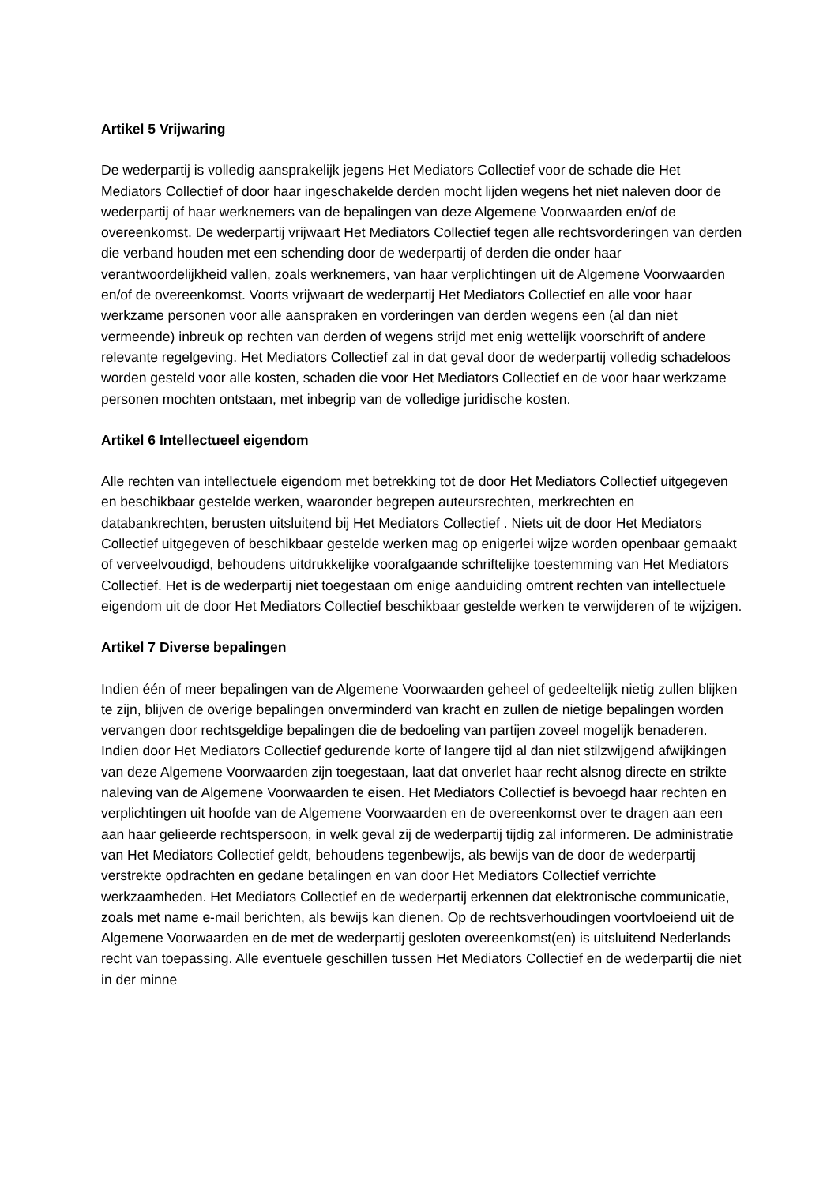Artikel 5 Vrijwaring
De wederpartij is volledig aansprakelijk jegens Het Mediators Collectief voor de schade die Het Mediators Collectief of door haar ingeschakelde derden mocht lijden wegens het niet naleven door de wederpartij of haar werknemers van de bepalingen van deze Algemene Voorwaarden en/of de overeenkomst. De wederpartij vrijwaart Het Mediators Collectief tegen alle rechtsvorderingen van derden die verband houden met een schending door de wederpartij of derden die onder haar verantwoordelijkheid vallen, zoals werknemers, van haar verplichtingen uit de Algemene Voorwaarden en/of de overeenkomst. Voorts vrijwaart de wederpartij Het Mediators Collectief en alle voor haar werkzame personen voor alle aanspraken en vorderingen van derden wegens een (al dan niet vermeende) inbreuk op rechten van derden of wegens strijd met enig wettelijk voorschrift of andere relevante regelgeving. Het Mediators Collectief zal in dat geval door de wederpartij volledig schadeloos worden gesteld voor alle kosten, schaden die voor Het Mediators Collectief en de voor haar werkzame personen mochten ontstaan, met inbegrip van de volledige juridische kosten.
Artikel 6 Intellectueel eigendom
Alle rechten van intellectuele eigendom met betrekking tot de door Het Mediators Collectief uitgegeven en beschikbaar gestelde werken, waaronder begrepen auteursrechten, merkrechten en databankrechten, berusten uitsluitend bij Het Mediators Collectief . Niets uit de door Het Mediators Collectief uitgegeven of beschikbaar gestelde werken mag op enigerlei wijze worden openbaar gemaakt of verveelvoudigd, behoudens uitdrukkelijke voorafgaande schriftelijke toestemming van Het Mediators Collectief. Het is de wederpartij niet toegestaan om enige aanduiding omtrent rechten van intellectuele eigendom uit de door Het Mediators Collectief beschikbaar gestelde werken te verwijderen of te wijzigen.
Artikel 7 Diverse bepalingen
Indien één of meer bepalingen van de Algemene Voorwaarden geheel of gedeeltelijk nietig zullen blijken te zijn, blijven de overige bepalingen onverminderd van kracht en zullen de nietige bepalingen worden vervangen door rechtsgeldige bepalingen die de bedoeling van partijen zoveel mogelijk benaderen. Indien door Het Mediators Collectief gedurende korte of langere tijd al dan niet stilzwijgend afwijkingen van deze Algemene Voorwaarden zijn toegestaan, laat dat onverlet haar recht alsnog directe en strikte naleving van de Algemene Voorwaarden te eisen. Het Mediators Collectief is bevoegd haar rechten en verplichtingen uit hoofde van de Algemene Voorwaarden en de overeenkomst over te dragen aan een aan haar gelieerde rechtspersoon, in welk geval zij de wederpartij tijdig zal informeren. De administratie van Het Mediators Collectief geldt, behoudens tegenbewijs, als bewijs van de door de wederpartij verstrekte opdrachten en gedane betalingen en van door Het Mediators Collectief verrichte werkzaamheden. Het Mediators Collectief en de wederpartij erkennen dat elektronische communicatie, zoals met name e-mail berichten, als bewijs kan dienen. Op de rechtsverhoudingen voortvloeiend uit de Algemene Voorwaarden en de met de wederpartij gesloten overeenkomst(en) is uitsluitend Nederlands recht van toepassing. Alle eventuele geschillen tussen Het Mediators Collectief en de wederpartij die niet in der minne